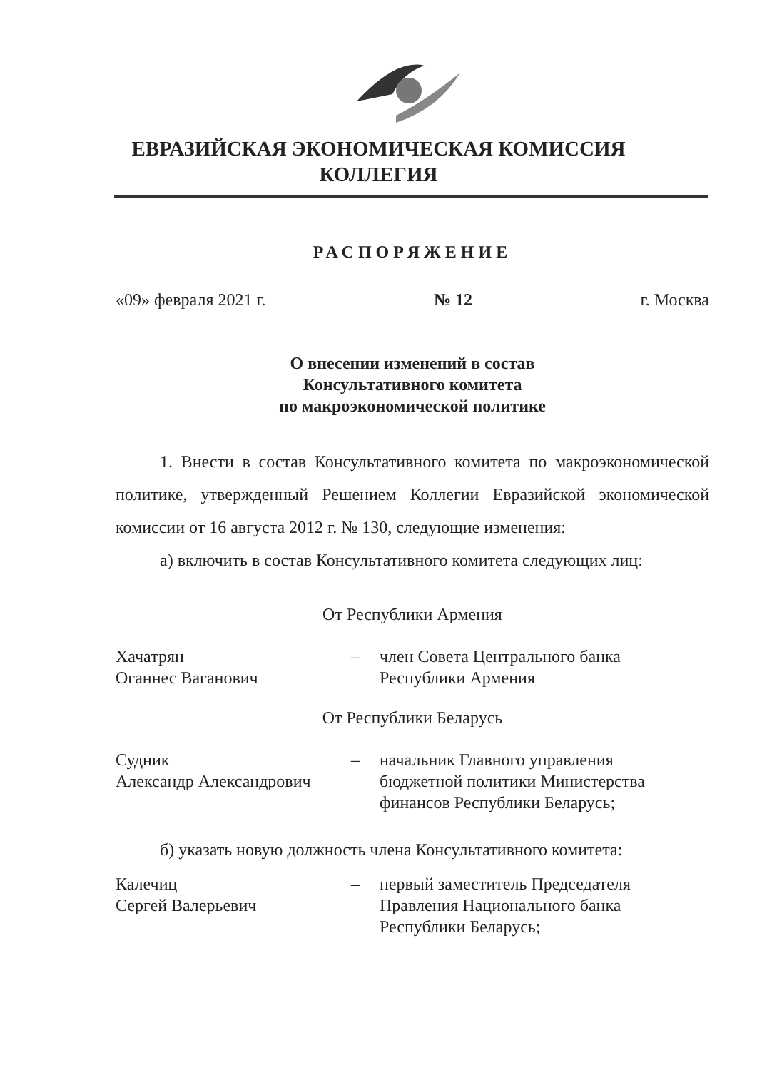ЕВРАЗИЙСКАЯ ЭКОНОМИЧЕСКАЯ КОМИССИЯ
КОЛЛЕГИЯ
РАСПОРЯЖЕНИЕ
«09» февраля 2021 г. № 12 г. Москва
О внесении изменений в состав
Консультативного комитета
по макроэкономической политике
1. Внести в состав Консультативного комитета по макроэкономической политике, утвержденный Решением Коллегии Евразийской экономической комиссии от 16 августа 2012 г. № 130, следующие изменения:
а) включить в состав Консультативного комитета следующих лиц:
От Республики Армения
Хачатрян
Оганнес Ваганович
– член Совета Центрального банка
Республики Армения
От Республики Беларусь
Судник
Александр Александрович
– начальник Главного управления
бюджетной политики Министерства
финансов Республики Беларусь;
б) указать новую должность члена Консультативного комитета:
Калечиц
Сергей Валерьевич
– первый заместитель Председателя
Правления Национального банка
Республики Беларусь;